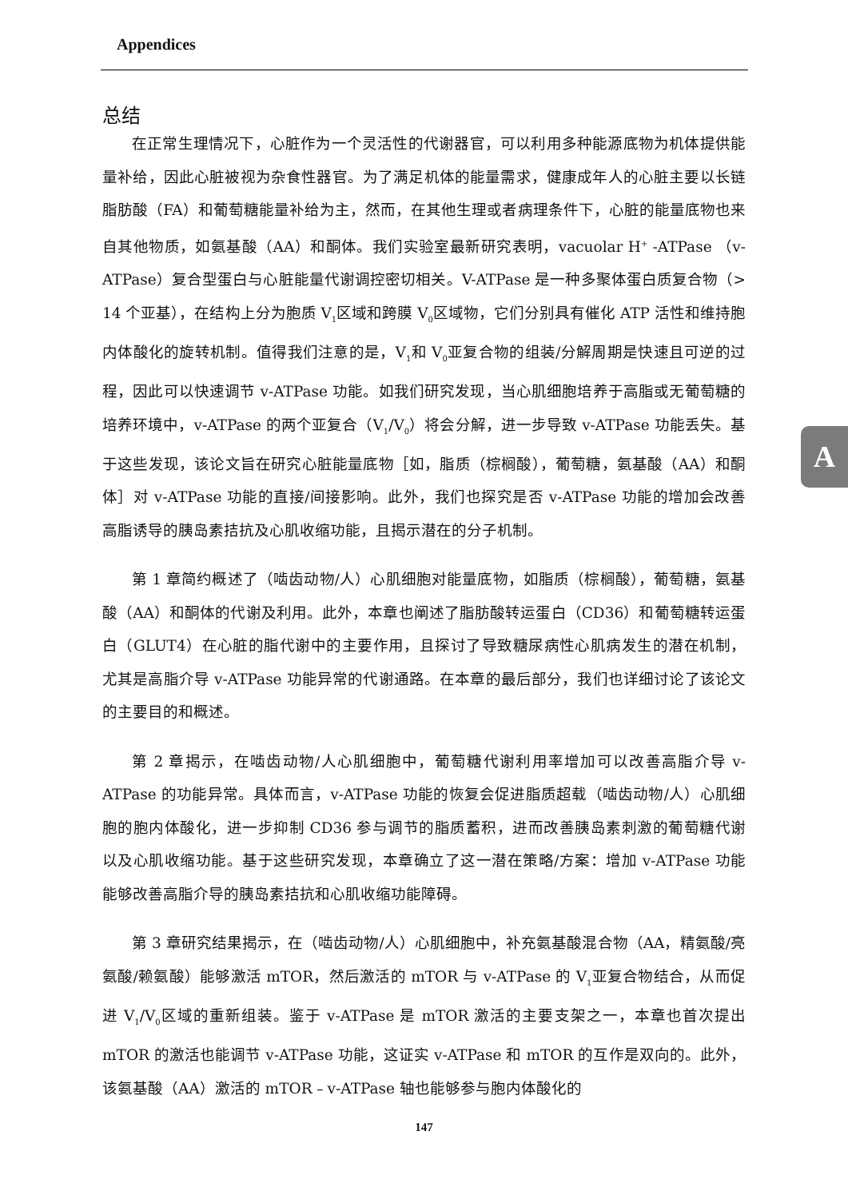Appendices
总结
在正常生理情况下，心脏作为一个灵活性的代谢器官，可以利用多种能源底物为机体提供能量补给，因此心脏被视为杂食性器官。为了满足机体的能量需求，健康成年人的心脏主要以长链脂肪酸（FA）和葡萄糖能量补给为主，然而，在其他生理或者病理条件下，心脏的能量底物也来自其他物质，如氨基酸（AA）和酮体。我们实验室最新研究表明，vacuolar H<sup>+</sup> -ATPase （v-ATPase）复合型蛋白与心脏能量代谢调控密切相关。V-ATPase 是一种多聚体蛋白质复合物（> 14 个亚基），在结构上分为胞质 V<sub>1</sub>区域和跨膜 V<sub>0</sub>区域物，它们分别具有催化 ATP 活性和维持胞内体酸化的旋转机制。值得我们注意的是，V<sub>1</sub>和 V<sub>0</sub>亚复合物的组装/分解周期是快速且可逆的过程，因此可以快速调节 v-ATPase 功能。如我们研究发现，当心肌细胞培养于高脂或无葡萄糖的培养环境中，v-ATPase 的两个亚复合（V<sub>1</sub>/V<sub>0</sub>）将会分解，进一步导致 v-ATPase 功能丢失。基于这些发现，该论文旨在研究心脏能量底物［如，脂质（棕榈酸），葡萄糖，氨基酸（AA）和酮体］对 v-ATPase 功能的直接/间接影响。此外，我们也探究是否 v-ATPase 功能的增加会改善高脂诱导的胰岛素拮抗及心肌收缩功能，且揭示潜在的分子机制。
第 1 章简约概述了（啮齿动物/人）心肌细胞对能量底物，如脂质（棕榈酸），葡萄糖，氨基酸（AA）和酮体的代谢及利用。此外，本章也阐述了脂肪酸转运蛋白（CD36）和葡萄糖转运蛋白（GLUT4）在心脏的脂代谢中的主要作用，且探讨了导致糖尿病性心肌病发生的潜在机制，尤其是高脂介导 v-ATPase 功能异常的代谢通路。在本章的最后部分，我们也详细讨论了该论文的主要目的和概述。
第 2 章揭示，在啮齿动物/人心肌细胞中，葡萄糖代谢利用率增加可以改善高脂介导 v-ATPase 的功能异常。具体而言，v-ATPase 功能的恢复会促进脂质超载（啮齿动物/人）心肌细胞的胞内体酸化，进一步抑制 CD36 参与调节的脂质蓄积，进而改善胰岛素刺激的葡萄糖代谢以及心肌收缩功能。基于这些研究发现，本章确立了这一潜在策略/方案：增加 v-ATPase 功能能够改善高脂介导的胰岛素拮抗和心肌收缩功能障碍。
第 3 章研究结果揭示，在（啮齿动物/人）心肌细胞中，补充氨基酸混合物（AA，精氨酸/亮氨酸/赖氨酸）能够激活 mTOR，然后激活的 mTOR 与 v-ATPase 的 V<sub>1</sub>亚复合物结合，从而促进 V<sub>1</sub>/V<sub>0</sub>区域的重新组装。鉴于 v-ATPase 是 mTOR 激活的主要支架之一，本章也首次提出 mTOR 的激活也能调节 v-ATPase 功能，这证实 v-ATPase 和 mTOR 的互作是双向的。此外，该氨基酸（AA）激活的 mTOR﹣v-ATPase 轴也能够参与胞内体酸化的
A
147